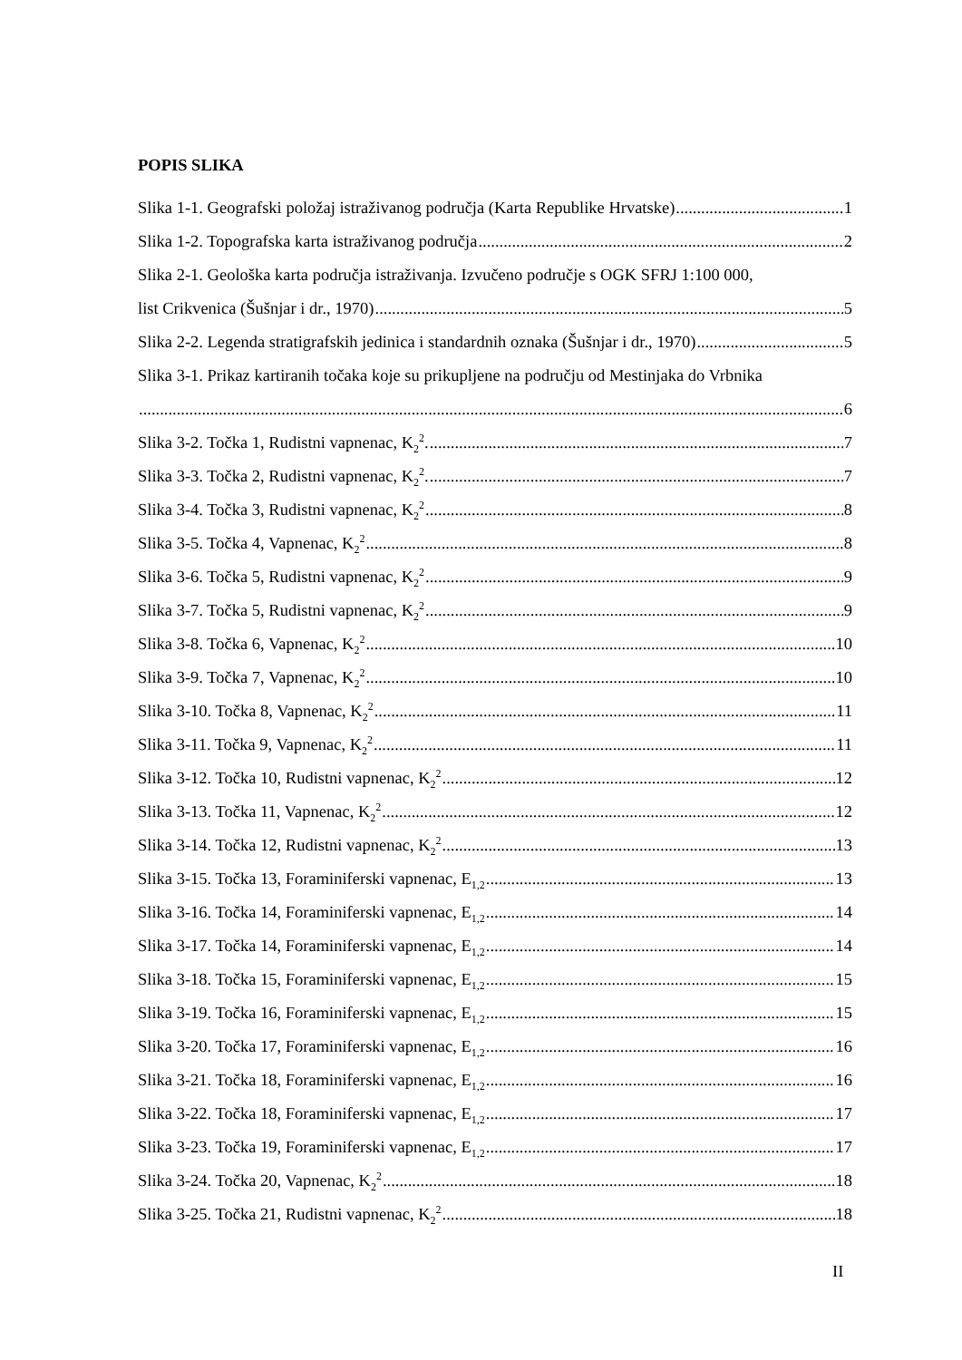POPIS SLIKA
Slika 1-1. Geografski položaj istraživanog područja (Karta Republike Hrvatske) 1
Slika 1-2. Topografska karta istraživanog područja 2
Slika 2-1. Geološka karta područja istraživanja. Izvučeno područje s OGK SFRJ 1:100 000,
list Crikvenica (Šušnjar i dr., 1970) 5
Slika 2-2. Legenda stratigrafskih jedinica i standardnih oznaka (Šušnjar i dr., 1970) 5
Slika 3-1. Prikaz kartiranih točaka koje su prikupljene na području od Mestinjaka do Vrbnika
6
Slika 3-2. Točka 1, Rudistni vapnenac, K<sub>2</sub><sup>2</sup>. 7
Slika 3-3. Točka 2, Rudistni vapnenac, K<sub>2</sub><sup>2</sup>. 7
Slika 3-4. Točka 3, Rudistni vapnenac, K<sub>2</sub><sup>2</sup> 8
Slika 3-5. Točka 4, Vapnenac, K<sub>2</sub><sup>2</sup> 8
Slika 3-6. Točka 5, Rudistni vapnenac, K<sub>2</sub><sup>2</sup> 9
Slika 3-7. Točka 5, Rudistni vapnenac, K<sub>2</sub><sup>2</sup> 9
Slika 3-8. Točka 6, Vapnenac, K<sub>2</sub><sup>2</sup> 10
Slika 3-9. Točka 7, Vapnenac, K<sub>2</sub><sup>2</sup> 10
Slika 3-10. Točka 8, Vapnenac, K<sub>2</sub><sup>2</sup> 11
Slika 3-11. Točka 9, Vapnenac, K<sub>2</sub><sup>2</sup> 11
Slika 3-12. Točka 10, Rudistni vapnenac, K<sub>2</sub><sup>2</sup> 12
Slika 3-13. Točka 11, Vapnenac, K<sub>2</sub><sup>2</sup> 12
Slika 3-14. Točka 12, Rudistni vapnenac, K<sub>2</sub><sup>2</sup> 13
Slika 3-15. Točka 13, Foraminiferski vapnenac, E<sub>1,2</sub> 13
Slika 3-16. Točka 14, Foraminiferski vapnenac, E<sub>1,2</sub> 14
Slika 3-17. Točka 14, Foraminiferski vapnenac, E<sub>1,2</sub> 14
Slika 3-18. Točka 15, Foraminiferski vapnenac, E<sub>1,2</sub> 15
Slika 3-19. Točka 16, Foraminiferski vapnenac, E<sub>1,2</sub> 15
Slika 3-20. Točka 17, Foraminiferski vapnenac, E<sub>1,2</sub> 16
Slika 3-21. Točka 18, Foraminiferski vapnenac, E<sub>1,2</sub> 16
Slika 3-22. Točka 18, Foraminiferski vapnenac, E<sub>1,2</sub> 17
Slika 3-23. Točka 19, Foraminiferski vapnenac, E<sub>1,2</sub> 17
Slika 3-24. Točka 20, Vapnenac, K<sub>2</sub><sup>2</sup> 18
Slika 3-25. Točka 21, Rudistni vapnenac, K<sub>2</sub><sup>2</sup> 18
II